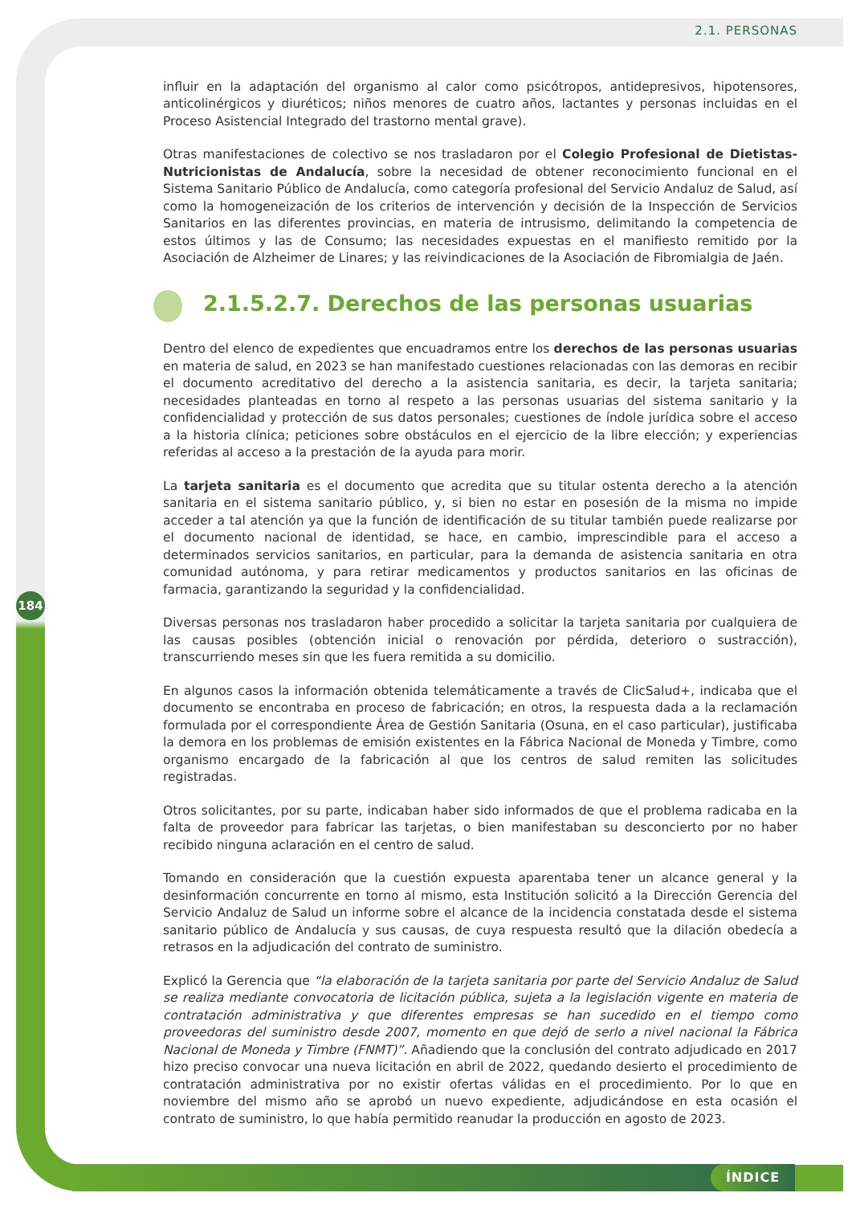184
2.1. PERSONAS
influir en la adaptación del organismo al calor como psicótropos, antidepresivos, hipotensores, anticolinérgicos y diuréticos; niños menores de cuatro años, lactantes y personas incluidas en el Proceso Asistencial Integrado del trastorno mental grave).
Otras manifestaciones de colectivo se nos trasladaron por el Colegio Profesional de Dietistas-Nutricionistas de Andalucía, sobre la necesidad de obtener reconocimiento funcional en el Sistema Sanitario Público de Andalucía, como categoría profesional del Servicio Andaluz de Salud, así como la homogeneización de los criterios de intervención y decisión de la Inspección de Servicios Sanitarios en las diferentes provincias, en materia de intrusismo, delimitando la competencia de estos últimos y las de Consumo; las necesidades expuestas en el manifiesto remitido por la Asociación de Alzheimer de Linares; y las reivindicaciones de la Asociación de Fibromialgia de Jaén.
2.1.5.2.7. Derechos de las personas usuarias
Dentro del elenco de expedientes que encuadramos entre los derechos de las personas usuarias en materia de salud, en 2023 se han manifestado cuestiones relacionadas con las demoras en recibir el documento acreditativo del derecho a la asistencia sanitaria, es decir, la tarjeta sanitaria; necesidades planteadas en torno al respeto a las personas usuarias del sistema sanitario y la confidencialidad y protección de sus datos personales; cuestiones de índole jurídica sobre el acceso a la historia clínica; peticiones sobre obstáculos en el ejercicio de la libre elección; y experiencias referidas al acceso a la prestación de la ayuda para morir.
La tarjeta sanitaria es el documento que acredita que su titular ostenta derecho a la atención sanitaria en el sistema sanitario público, y, si bien no estar en posesión de la misma no impide acceder a tal atención ya que la función de identificación de su titular también puede realizarse por el documento nacional de identidad, se hace, en cambio, imprescindible para el acceso a determinados servicios sanitarios, en particular, para la demanda de asistencia sanitaria en otra comunidad autónoma, y para retirar medicamentos y productos sanitarios en las oficinas de farmacia, garantizando la seguridad y la confidencialidad.
Diversas personas nos trasladaron haber procedido a solicitar la tarjeta sanitaria por cualquiera de las causas posibles (obtención inicial o renovación por pérdida, deterioro o sustracción), transcurriendo meses sin que les fuera remitida a su domicilio.
En algunos casos la información obtenida telemáticamente a través de ClicSalud+, indicaba que el documento se encontraba en proceso de fabricación; en otros, la respuesta dada a la reclamación formulada por el correspondiente Área de Gestión Sanitaria (Osuna, en el caso particular), justificaba la demora en los problemas de emisión existentes en la Fábrica Nacional de Moneda y Timbre, como organismo encargado de la fabricación al que los centros de salud remiten las solicitudes registradas.
Otros solicitantes, por su parte, indicaban haber sido informados de que el problema radicaba en la falta de proveedor para fabricar las tarjetas, o bien manifestaban su desconcierto por no haber recibido ninguna aclaración en el centro de salud.
Tomando en consideración que la cuestión expuesta aparentaba tener un alcance general y la desinformación concurrente en torno al mismo, esta Institución solicitó a la Dirección Gerencia del Servicio Andaluz de Salud un informe sobre el alcance de la incidencia constatada desde el sistema sanitario público de Andalucía y sus causas, de cuya respuesta resultó que la dilación obedecía a retrasos en la adjudicación del contrato de suministro.
Explicó la Gerencia que “la elaboración de la tarjeta sanitaria por parte del Servicio Andaluz de Salud se realiza mediante convocatoria de licitación pública, sujeta a la legislación vigente en materia de contratación administrativa y que diferentes empresas se han sucedido en el tiempo como proveedoras del suministro desde 2007, momento en que dejó de serlo a nivel nacional la Fábrica Nacional de Moneda y Timbre (FNMT)”. Añadiendo que la conclusión del contrato adjudicado en 2017 hizo preciso convocar una nueva licitación en abril de 2022, quedando desierto el procedimiento de contratación administrativa por no existir ofertas válidas en el procedimiento. Por lo que en noviembre del mismo año se aprobó un nuevo expediente, adjudicándose en esta ocasión el contrato de suministro, lo que había permitido reanudar la producción en agosto de 2023.
ÍNDICE